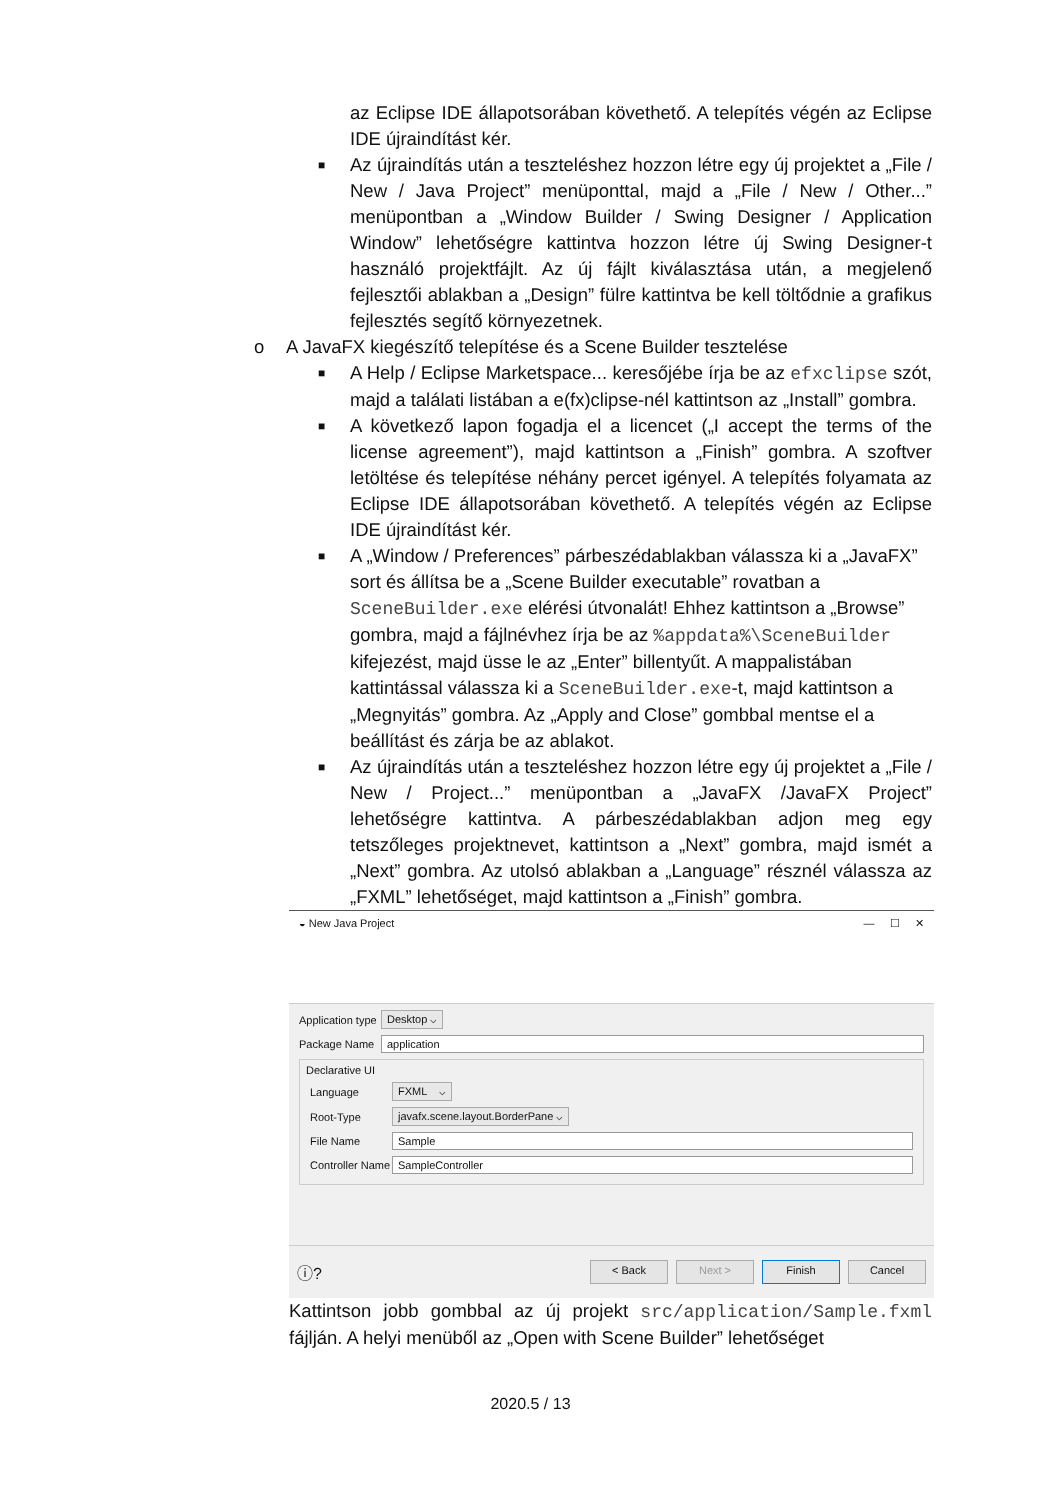az Eclipse IDE állapotsorában követhető. A telepítés végén az Eclipse IDE újraindítást kér.
■
Az újraindítás után a teszteléshez hozzon létre egy új projektet a „File / New / Java Project” menüponttal, majd a „File / New / Other...” menüpontban a „Window Builder / Swing Designer / Application Window” lehetőségre kattintva hozzon létre új Swing Designer-t használó projektfájlt. Az új fájlt kiválasztása után, a megjelenő fejlesztői ablakban a „Design” fülre kattintva be kell töltődnie a grafikus fejlesztés segítő környezetnek.
o A JavaFX kiegészítő telepítése és a Scene Builder tesztelése
■
A Help / Eclipse Marketspace... keresőjébe írja be az efxclipse szót, majd a találati listában a e(fx)clipse-nél kattintson az „Install” gombra.
■
A következő lapon fogadja el a licencet („I accept the terms of the license agreement”), majd kattintson a „Finish” gombra. A szoftver letöltése és telepítése néhány percet igényel. A telepítés folyamata az Eclipse IDE állapotsorában követhető. A telepítés végén az Eclipse IDE újraindítást kér.
■
A „Window / Preferences” párbeszédablakban válassza ki a „JavaFX” sort és állítsa be a „Scene Builder executable” rovatban a SceneBuilder.exe elérési útvonalát! Ehhez kattintson a „Browse” gombra, majd a fájlnévhez írja be az %appdata%\SceneBuilder kifejezést, majd üsse le az „Enter” billentyűt. A mappalistában kattintással válassza ki a SceneBuilder.exe-t, majd kattintson a „Megnyitás” gombra. Az „Apply and Close” gombbal mentse el a beállítást és zárja be az ablakot.
■
Az újraindítás után a teszteléshez hozzon létre egy új projektet a „File / New / Project...” menüpontban a „JavaFX /JavaFX Project” lehetőségre kattintva. A párbeszédablakban adjon meg egy tetszőleges projektnevet, kattintson a „Next” gombra, majd ismét a „Next” gombra. Az utolsó ablakban a „Language” résznél válassza az „FXML” lehetőséget, majd kattintson a „Finish” gombra.
◒ New Java Project — ☐ ✕
Application type Desktop ⌵
Package Name application
Declarative UI
Language FXML ⌵
Root-Type javafx.scene.layout.BorderPane ⌵
File Name Sample
Controller Name SampleController
ⓘ? < Back Next > Finish Cancel
Kattintson jobb gombbal az új projekt src/application/Sample.fxml fájlján. A helyi menüből az „Open with Scene Builder” lehetőséget
2020.5 / 13